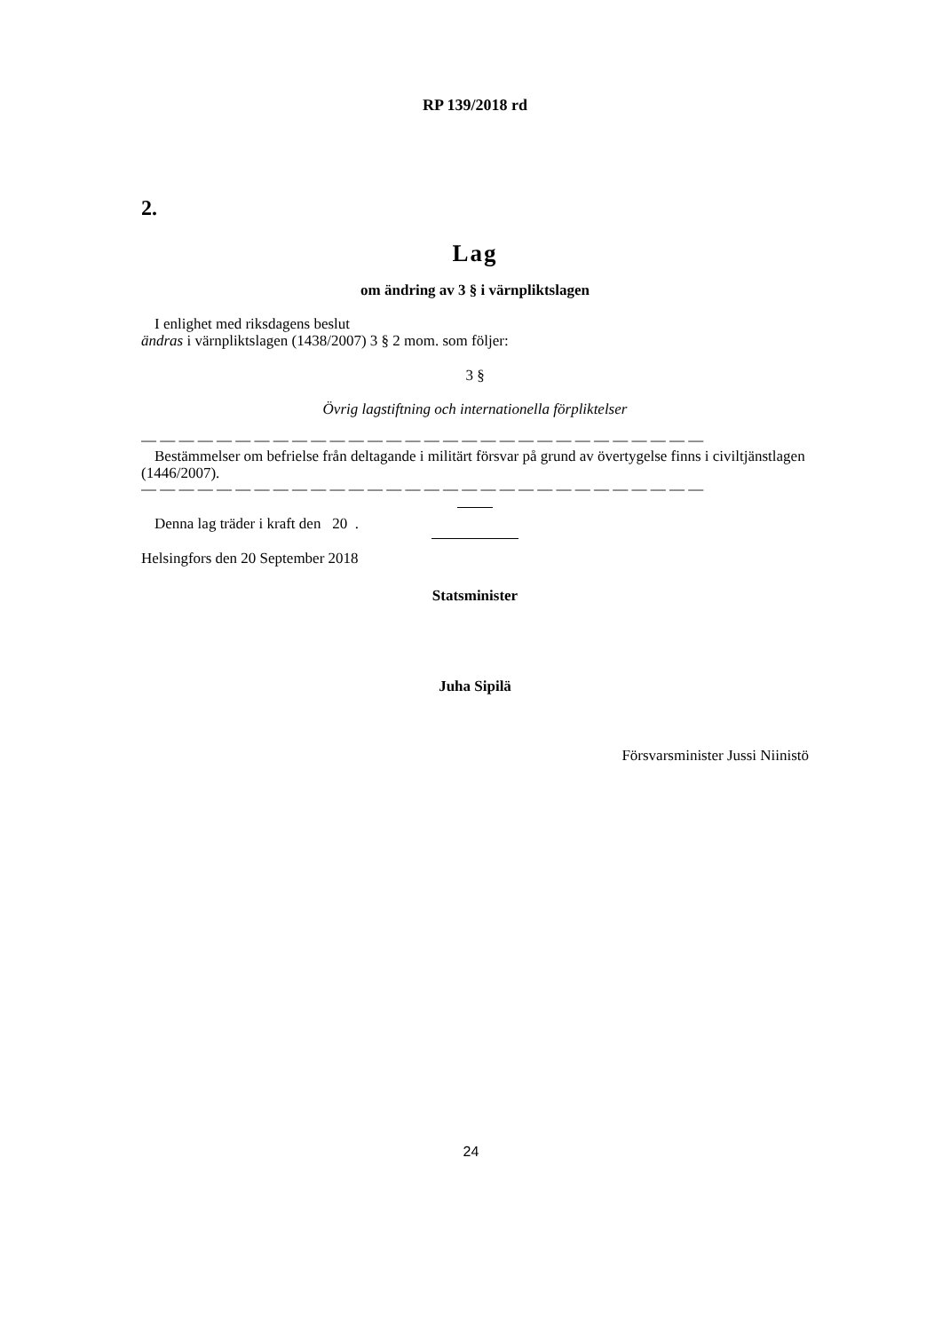RP 139/2018 rd
2.
Lag
om ändring av 3 § i värnpliktslagen
I enlighet med riksdagens beslut
ändras i värnpliktslagen (1438/2007) 3 § 2 mom. som följer:
3 §
Övrig lagstiftning och internationella förpliktelser
— — — — — — — — — — — — — — — — — — — — — — — — — — — — — —
Bestämmelser om befrielse från deltagande i militärt försvar på grund av övertygelse finns i civiltjänstlagen (1446/2007).
— — — — — — — — — — — — — — — — — — — — — — — — — — — — — —
Denna lag träder i kraft den 20 .
Helsingfors den 20 September 2018
Statsminister
Juha Sipilä
Försvarsminister Jussi Niinistö
24